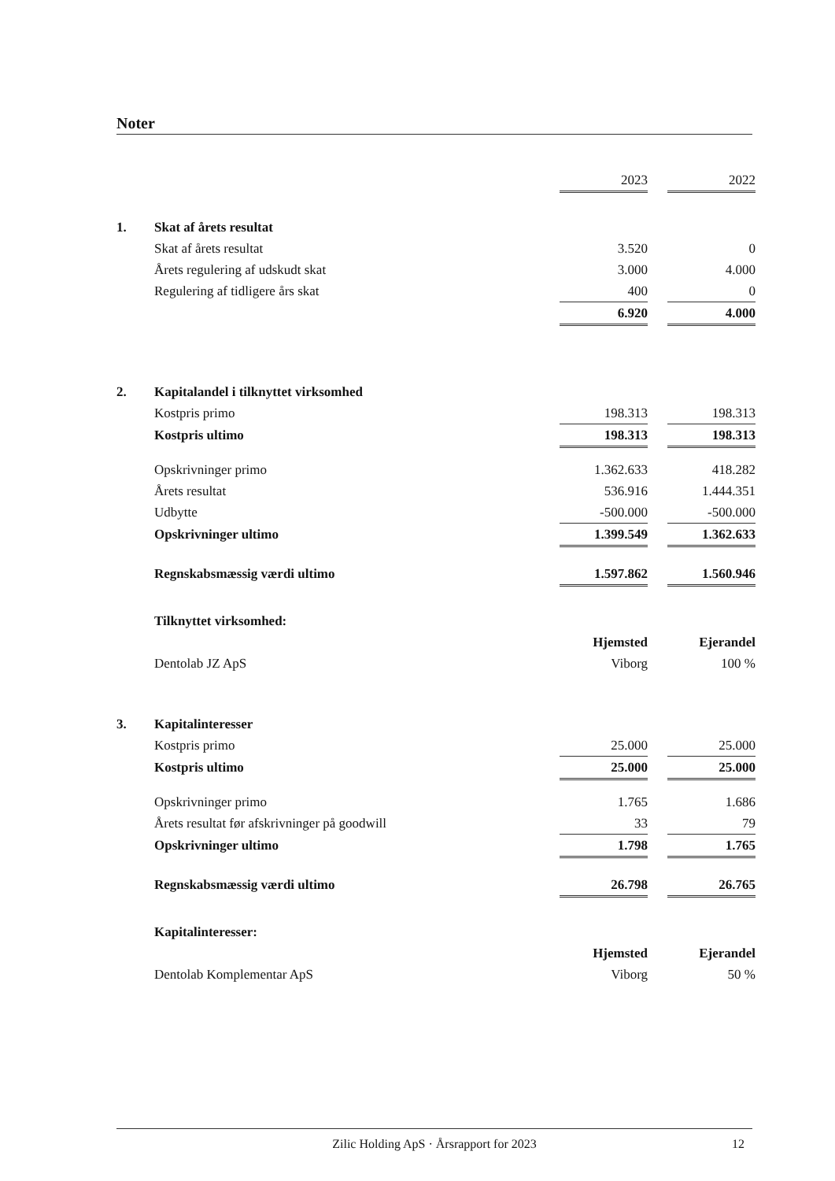Noter
| | | 2023 | | 2022 |
| 1. | Skat af årets resultat | | | |
| | Skat af årets resultat | 3.520 | | 0 |
| | Årets regulering af udskudt skat | 3.000 | | 4.000 |
| | Regulering af tidligere års skat | 400 | | 0 |
| | | 6.920 | | 4.000 |
| 2. | Kapitalandel i tilknyttet virksomhed | | | |
| | Kostpris primo | 198.313 | | 198.313 |
| | Kostpris ultimo | 198.313 | | 198.313 |
| | Opskrivninger primo | 1.362.633 | | 418.282 |
| | Årets resultat | 536.916 | | 1.444.351 |
| | Udbytte | -500.000 | | -500.000 |
| | Opskrivninger ultimo | 1.399.549 | | 1.362.633 |
| | Regnskabsmæssig værdi ultimo | 1.597.862 | | 1.560.946 |
| | Tilknyttet virksomhed: | | | |
| | | Hjemsted | | Ejerandel |
| | Dentolab JZ ApS | Viborg | | 100 % |
| 3. | Kapitalinteresser | | | |
| | Kostpris primo | 25.000 | | 25.000 |
| | Kostpris ultimo | 25.000 | | 25.000 |
| | Opskrivninger primo | 1.765 | | 1.686 |
| | Årets resultat før afskrivninger på goodwill | 33 | | 79 |
| | Opskrivninger ultimo | 1.798 | | 1.765 |
| | Regnskabsmæssig værdi ultimo | 26.798 | | 26.765 |
| | Kapitalinteresser: | | | |
| | | Hjemsted | | Ejerandel |
| | Dentolab Komplementar ApS | Viborg | | 50 % |
Zilic Holding ApS · Årsrapport for 2023
12